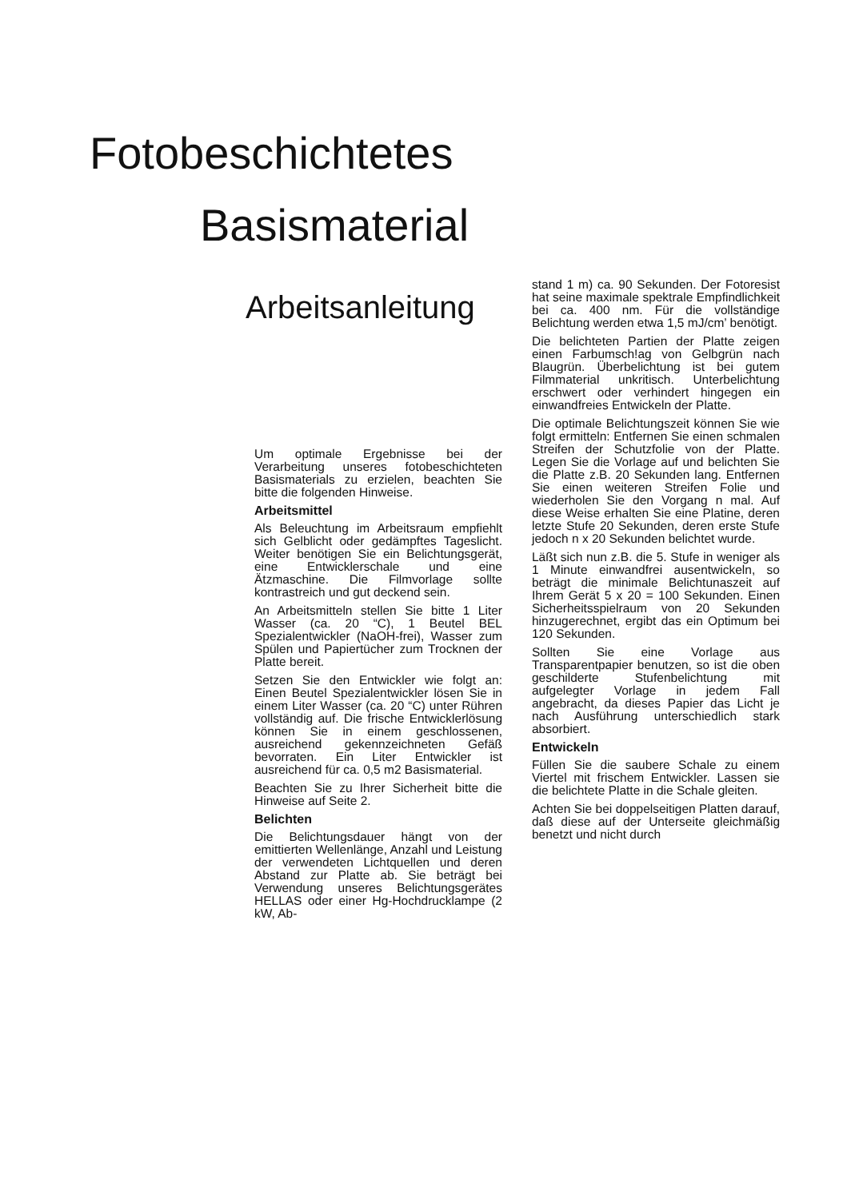Fotobeschichtetes
Basismaterial
Arbeitsanleitung
Um optimale Ergebnisse bei der Verarbeitung unseres fotobeschichteten Basismaterials zu erzielen, beachten Sie bitte die folgenden Hinweise.
Arbeitsmittel
Als Beleuchtung im Arbeitsraum empfiehlt sich Gelblicht oder gedämpftes Tageslicht. Weiter benötigen Sie ein Belichtungsgerät, eine Entwicklerschale und eine Ätzmaschine. Die Filmvorlage sollte kontrastreich und gut deckend sein.
An Arbeitsmitteln stellen Sie bitte 1 Liter Wasser (ca. 20 “C), 1 Beutel BEL Spezialentwickler (NaOH-frei), Wasser zum Spülen und Papiertücher zum Trocknen der Platte bereit.
Setzen Sie den Entwickler wie folgt an: Einen Beutel Spezialentwickler lösen Sie in einem Liter Wasser (ca. 20 “C) unter Rühren vollständig auf. Die frische Entwicklerlösung können Sie in einem geschlossenen, ausreichend gekennzeichneten Gefäß bevorraten. Ein Liter Entwickler ist ausreichend für ca. 0,5 m2 Basismaterial.
Beachten Sie zu Ihrer Sicherheit bitte die Hinweise auf Seite 2.
Belichten
Die Belichtungsdauer hängt von der emittierten Wellenlänge, Anzahl und Leistung der verwendeten Lichtquellen und deren Abstand zur Platte ab. Sie beträgt bei Verwendung unseres Belichtungsgerätes HELLAS oder einer Hg-Hochdrucklampe (2 kW, Ab-
stand 1 m) ca. 90 Sekunden. Der Fotoresist hat seine maximale spektrale Empfindlichkeit bei ca. 400 nm. Für die vollständige Belichtung werden etwa 1,5 mJ/cm’ benötigt.
Die belichteten Partien der Platte zeigen einen Farbumsch!ag von Gelbgrün nach Blaugrün. Überbelichtung ist bei gutem Filmmaterial unkritisch. Unterbelichtung erschwert oder verhindert hingegen ein einwandfreies Entwickeln der Platte.
Die optimale Belichtungszeit können Sie wie folgt ermitteln: Entfernen Sie einen schmalen Streifen der Schutzfolie von der Platte. Legen Sie die Vorlage auf und belichten Sie die Platte z.B. 20 Sekunden lang. Entfernen Sie einen weiteren Streifen Folie und wiederholen Sie den Vorgang n mal. Auf diese Weise erhalten Sie eine Platine, deren letzte Stufe 20 Sekunden, deren erste Stufe jedoch n x 20 Sekunden belichtet wurde.
Läßt sich nun z.B. die 5. Stufe in weniger als 1 Minute einwandfrei ausentwickeln, so beträgt die minimale Belichtunaszeit auf Ihrem Gerät 5 x 20 = 100 Sekunden. Einen Sicherheitsspielraum von 20 Sekunden hinzugerechnet, ergibt das ein Optimum bei 120 Sekunden.
Sollten Sie eine Vorlage aus Transparentpapier benutzen, so ist die oben geschilderte Stufenbelichtung mit aufgelegter Vorlage in jedem Fall angebracht, da dieses Papier das Licht je nach Ausführung unterschiedlich stark absorbiert.
Entwickeln
Füllen Sie die saubere Schale zu einem Viertel mit frischem Entwickler. Lassen sie die belichtete Platte in die Schale gleiten.
Achten Sie bei doppelseitigen Platten darauf, daß diese auf der Unterseite gleichmäßig benetzt und nicht durch